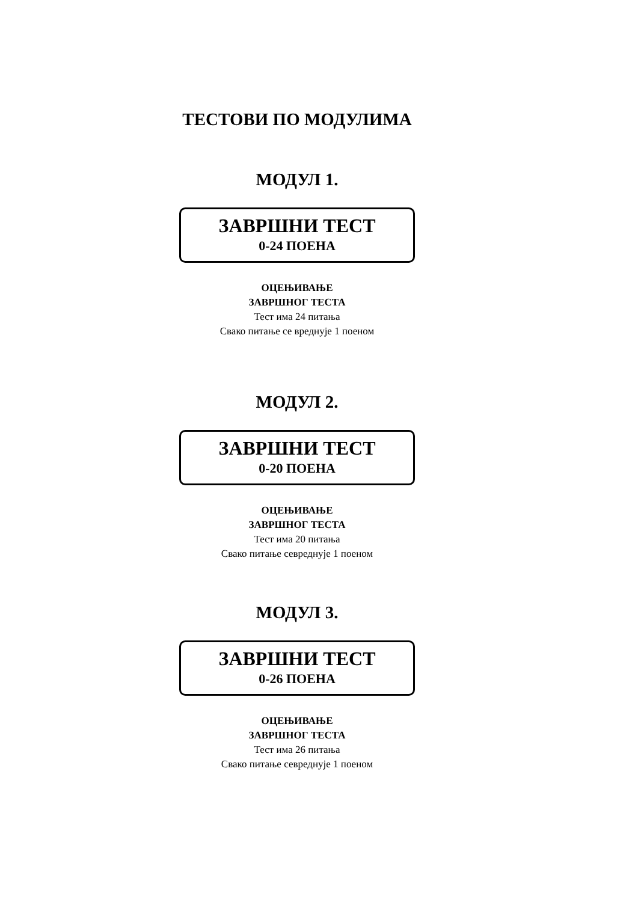ТЕСТОВИ ПО МОДУЛИМА
МОДУЛ 1.
ЗАВРШНИ ТЕСТ
0-24 ПОЕНА
ОЦЕЊИВАЊЕ
ЗАВРШНОГ ТЕСТА
Тест има 24 питања
Свако питање се вреднује 1 поеном
МОДУЛ 2.
ЗАВРШНИ ТЕСТ
0-20 ПОЕНА
ОЦЕЊИВАЊЕ
ЗАВРШНОГ ТЕСТА
Тест има 20 питања
Свако питање севреднује 1 поеном
МОДУЛ 3.
ЗАВРШНИ ТЕСТ
0-26 ПОЕНА
ОЦЕЊИВАЊЕ
ЗАВРШНОГ ТЕСТА
Тест има 26 питања
Свако питање севреднује 1 поеном